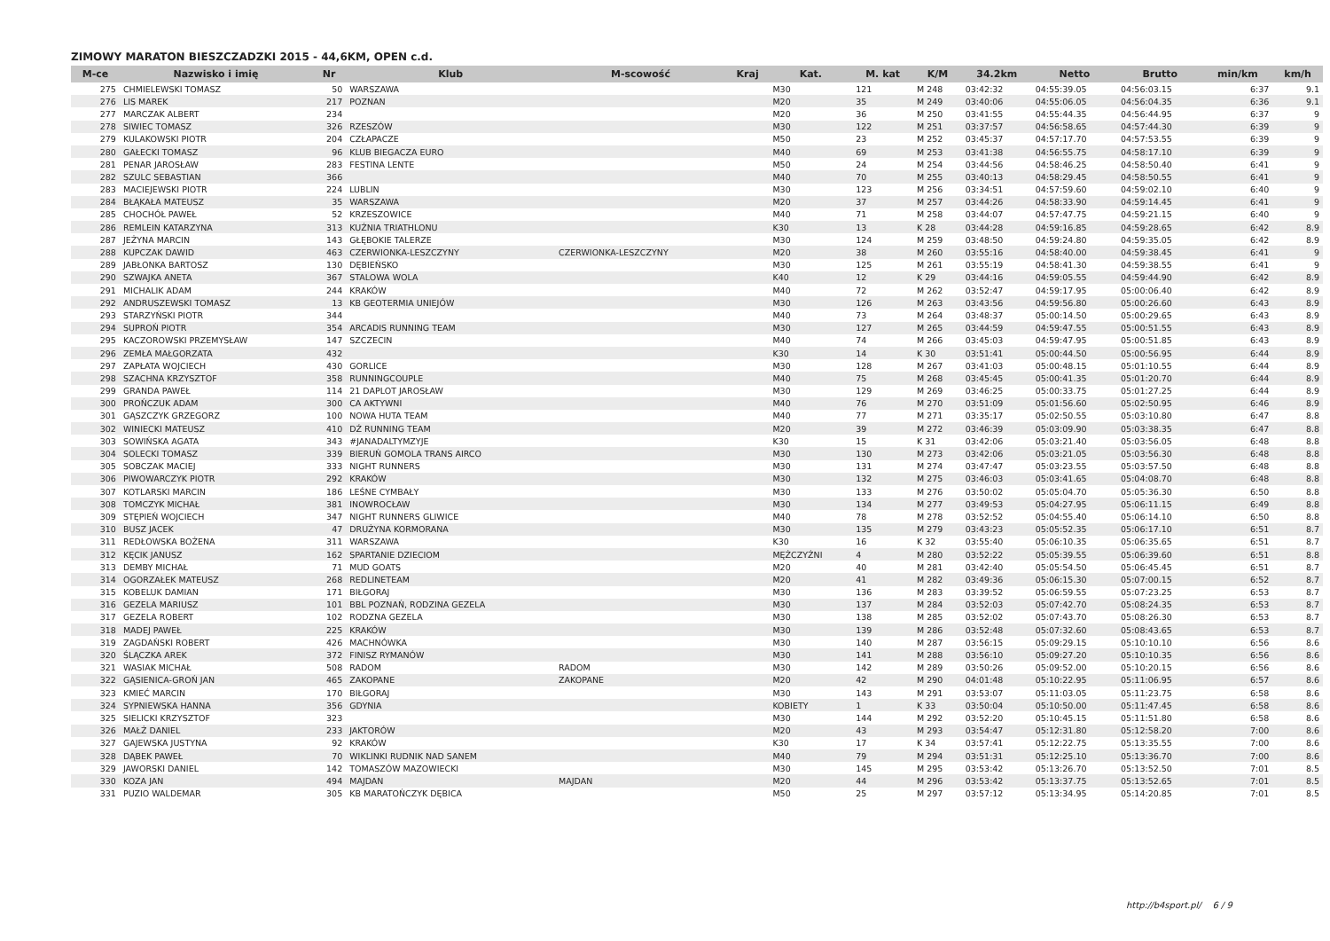ZIMOWY MARATON BIESZCZADZKI 2015 - 44,6KM, OPEN c.d.
| M-ce | Nazwisko i imię | Nr | Klub | M-scowość | Kraj | Kat. | M. kat | K/M | 34.2km | Netto | Brutto | min/km | km/h |
| --- | --- | --- | --- | --- | --- | --- | --- | --- | --- | --- | --- | --- | --- |
| 275 | CHMIELEWSKI TOMASZ | 50 | WARSZAWA | | | M30 | 121 | M 248 | 03:42:32 | 04:55:39.05 | 04:56:03.15 | 6:37 | 9.1 |
| 276 | LIS MAREK | 217 | POZNAN | | | M20 | 35 | M 249 | 03:40:06 | 04:55:06.05 | 04:56:04.35 | 6:36 | 9.1 |
| 277 | MARCZAK ALBERT | 234 | | | | M20 | 36 | M 250 | 03:41:55 | 04:55:44.35 | 04:56:44.95 | 6:37 | 9 |
| 278 | SIWIEC TOMASZ | 326 | RZESZÓW | | | M30 | 122 | M 251 | 03:37:57 | 04:56:58.65 | 04:57:44.30 | 6:39 | 9 |
| 279 | KULAKOWSKI PIOTR | 204 | CZŁAPACZE | | | M50 | 23 | M 252 | 03:45:37 | 04:57:17.70 | 04:57:53.55 | 6:39 | 9 |
| 280 | GAŁECKI TOMASZ | 96 | KLUB BIEGACZA EURO | | | M40 | 69 | M 253 | 03:41:38 | 04:56:55.75 | 04:58:17.10 | 6:39 | 9 |
| 281 | PENAR JAROSŁAW | 283 | FESTINA LENTE | | | M50 | 24 | M 254 | 03:44:56 | 04:58:46.25 | 04:58:50.40 | 6:41 | 9 |
| 282 | SZULC SEBASTIAN | 366 | | | | M40 | 70 | M 255 | 03:40:13 | 04:58:29.45 | 04:58:50.55 | 6:41 | 9 |
| 283 | MACIEJEWSKI PIOTR | 224 | LUBLIN | | | M30 | 123 | M 256 | 03:34:51 | 04:57:59.60 | 04:59:02.10 | 6:40 | 9 |
| 284 | BŁĄKAŁA MATEUSZ | 35 | WARSZAWA | | | M20 | 37 | M 257 | 03:44:26 | 04:58:33.90 | 04:59:14.45 | 6:41 | 9 |
| 285 | CHOCHÓŁ PAWEŁ | 52 | KRZESZOWICE | | | M40 | 71 | M 258 | 03:44:07 | 04:57:47.75 | 04:59:21.15 | 6:40 | 9 |
| 286 | REMLEIN KATARZYNA | 313 | KUŹNIA TRIATHLONU | | | K30 | 13 | K 28 | 03:44:28 | 04:59:16.85 | 04:59:28.65 | 6:42 | 8.9 |
| 287 | JEŻYNA MARCIN | 143 | GŁĘBOKIE TALERZE | | | M30 | 124 | M 259 | 03:48:50 | 04:59:24.80 | 04:59:35.05 | 6:42 | 8.9 |
| 288 | KUPCZAK DAWID | 463 | CZERWIONKA-LESZCZYNY | CZERWIONKA-LESZCZYNY | | M20 | 38 | M 260 | 03:55:16 | 04:58:40.00 | 04:59:38.45 | 6:41 | 9 |
| 289 | JABŁONKA BARTOSZ | 130 | DĘBIEŃSKO | | | M30 | 125 | M 261 | 03:55:19 | 04:58:41.30 | 04:59:38.55 | 6:41 | 9 |
| 290 | SZWAJKA ANETA | 367 | STALOWA WOLA | | | K40 | 12 | K 29 | 03:44:16 | 04:59:05.55 | 04:59:44.90 | 6:42 | 8.9 |
| 291 | MICHALIK ADAM | 244 | KRAKÓW | | | M40 | 72 | M 262 | 03:52:47 | 04:59:17.95 | 05:00:06.40 | 6:42 | 8.9 |
| 292 | ANDRUSZEWSKI TOMASZ | 13 | KB GEOTERMIA UNIEJÓW | | | M30 | 126 | M 263 | 03:43:56 | 04:59:56.80 | 05:00:26.60 | 6:43 | 8.9 |
| 293 | STARZYŃSKI PIOTR | 344 | | | | M40 | 73 | M 264 | 03:48:37 | 05:00:14.50 | 05:00:29.65 | 6:43 | 8.9 |
| 294 | SUPROŃ PIOTR | 354 | ARCADIS RUNNING TEAM | | | M30 | 127 | M 265 | 03:44:59 | 04:59:47.55 | 05:00:51.55 | 6:43 | 8.9 |
| 295 | KACZOROWSKI PRZEMYSŁAW | 147 | SZCZECIN | | | M40 | 74 | M 266 | 03:45:03 | 04:59:47.95 | 05:00:51.85 | 6:43 | 8.9 |
| 296 | ZEMŁA MAŁGORZATA | 432 | | | | K30 | 14 | K 30 | 03:51:41 | 05:00:44.50 | 05:00:56.95 | 6:44 | 8.9 |
| 297 | ZAPŁATA WOJCIECH | 430 | GORLICE | | | M30 | 128 | M 267 | 03:41:03 | 05:00:48.15 | 05:01:10.55 | 6:44 | 8.9 |
| 298 | SZACHNA KRZYSZTOF | 358 | RUNNINGCOUPLE | | | M40 | 75 | M 268 | 03:45:45 | 05:00:41.35 | 05:01:20.70 | 6:44 | 8.9 |
| 299 | GRANDA PAWEŁ | 114 | 21 DAPLOT JAROSŁAW | | | M30 | 129 | M 269 | 03:46:25 | 05:00:33.75 | 05:01:27.25 | 6:44 | 8.9 |
| 300 | PROŃCZUK ADAM | 300 | CA AKTYWNI | | | M40 | 76 | M 270 | 03:51:09 | 05:01:56.60 | 05:02:50.95 | 6:46 | 8.9 |
| 301 | GĄSZCZYK GRZEGORZ | 100 | NOWA HUTA TEAM | | | M40 | 77 | M 271 | 03:35:17 | 05:02:50.55 | 05:03:10.80 | 6:47 | 8.8 |
| 302 | WINIECKI MATEUSZ | 410 | DŹ RUNNING TEAM | | | M20 | 39 | M 272 | 03:46:39 | 05:03:09.90 | 05:03:38.35 | 6:47 | 8.8 |
| 303 | SOWIŃSKA AGATA | 343 | #JANADALTYMZYJE | | | K30 | 15 | K 31 | 03:42:06 | 05:03:21.40 | 05:03:56.05 | 6:48 | 8.8 |
| 304 | SOLECKI TOMASZ | 339 | BIERUŃ GOMOLA TRANS AIRCO | | | M30 | 130 | M 273 | 03:42:06 | 05:03:21.05 | 05:03:56.30 | 6:48 | 8.8 |
| 305 | SOBCZAK MACIEJ | 333 | NIGHT RUNNERS | | | M30 | 131 | M 274 | 03:47:47 | 05:03:23.55 | 05:03:57.50 | 6:48 | 8.8 |
| 306 | PIWOWARCZYK PIOTR | 292 | KRAKÓW | | | M30 | 132 | M 275 | 03:46:03 | 05:03:41.65 | 05:04:08.70 | 6:48 | 8.8 |
| 307 | KOTLARSKI MARCIN | 186 | LEŚNE CYMBAŁY | | | M30 | 133 | M 276 | 03:50:02 | 05:05:04.70 | 05:05:36.30 | 6:50 | 8.8 |
| 308 | TOMCZYK MICHAŁ | 381 | INOWROCŁAW | | | M30 | 134 | M 277 | 03:49:53 | 05:04:27.95 | 05:06:11.15 | 6:49 | 8.8 |
| 309 | STĘPIEŃ WOJCIECH | 347 | NIGHT RUNNERS GLIWICE | | | M40 | 78 | M 278 | 03:52:52 | 05:04:55.40 | 05:06:14.10 | 6:50 | 8.8 |
| 310 | BUSZ JACEK | 47 | DRUŻYNA KORMORANA | | | M30 | 135 | M 279 | 03:43:23 | 05:05:52.35 | 05:06:17.10 | 6:51 | 8.7 |
| 311 | REDŁOWSKA BOŻENA | 311 | WARSZAWA | | | K30 | 16 | K 32 | 03:55:40 | 05:06:10.35 | 05:06:35.65 | 6:51 | 8.7 |
| 312 | KĘCIK JANUSZ | 162 | SPARTANIE DZIECIOM | | | MĘŻCZYŹNI | 4 | M 280 | 03:52:22 | 05:05:39.55 | 05:06:39.60 | 6:51 | 8.8 |
| 313 | DEMBY MICHAŁ | 71 | MUD GOATS | | | M20 | 40 | M 281 | 03:42:40 | 05:05:54.50 | 05:06:45.45 | 6:51 | 8.7 |
| 314 | OGORZAŁEK MATEUSZ | 268 | REDLINETEAM | | | M20 | 41 | M 282 | 03:49:36 | 05:06:15.30 | 05:07:00.15 | 6:52 | 8.7 |
| 315 | KOBELUK DAMIAN | 171 | BIŁGORAJ | | | M30 | 136 | M 283 | 03:39:52 | 05:06:59.55 | 05:07:23.25 | 6:53 | 8.7 |
| 316 | GEZELA MARIUSZ | 101 | BBL POZNAŃ, RODZINA GEZELA | | | M30 | 137 | M 284 | 03:52:03 | 05:07:42.70 | 05:08:24.35 | 6:53 | 8.7 |
| 317 | GEZELA ROBERT | 102 | RODZNA GEZELA | | | M30 | 138 | M 285 | 03:52:02 | 05:07:43.70 | 05:08:26.30 | 6:53 | 8.7 |
| 318 | MADEJ PAWEŁ | 225 | KRAKÓW | | | M30 | 139 | M 286 | 03:52:48 | 05:07:32.60 | 05:08:43.65 | 6:53 | 8.7 |
| 319 | ZAGDAŃSKI ROBERT | 426 | MACHNÓWKA | | | M30 | 140 | M 287 | 03:56:15 | 05:09:29.15 | 05:10:10.10 | 6:56 | 8.6 |
| 320 | ŚLĄCZKA AREK | 372 | FINISZ RYMANÓW | | | M30 | 141 | M 288 | 03:56:10 | 05:09:27.20 | 05:10:10.35 | 6:56 | 8.6 |
| 321 | WASIAK MICHAŁ | 508 | RADOM | RADOM | | M30 | 142 | M 289 | 03:50:26 | 05:09:52.00 | 05:10:20.15 | 6:56 | 8.6 |
| 322 | GĄSIENICA-GROŃ JAN | 465 | ZAKOPANE | ZAKOPANE | | M20 | 42 | M 290 | 04:01:48 | 05:10:22.95 | 05:11:06.95 | 6:57 | 8.6 |
| 323 | KMIEĆ MARCIN | 170 | BIŁGORAJ | | | M30 | 143 | M 291 | 03:53:07 | 05:11:03.05 | 05:11:23.75 | 6:58 | 8.6 |
| 324 | SYPNIEWSKA HANNA | 356 | GDYNIA | | | KOBIETY | 1 | K 33 | 03:50:04 | 05:10:50.00 | 05:11:47.45 | 6:58 | 8.6 |
| 325 | SIELICKI KRZYSZTOF | 323 | | | | M30 | 144 | M 292 | 03:52:20 | 05:10:45.15 | 05:11:51.80 | 6:58 | 8.6 |
| 326 | MAŁŻ DANIEL | 233 | JAKTORÓW | | | M20 | 43 | M 293 | 03:54:47 | 05:12:31.80 | 05:12:58.20 | 7:00 | 8.6 |
| 327 | GAJEWSKA JUSTYNA | 92 | KRAKÓW | | | K30 | 17 | K 34 | 03:57:41 | 05:12:22.75 | 05:13:35.55 | 7:00 | 8.6 |
| 328 | DĄBEK PAWEŁ | 70 | WIKLINKI RUDNIK NAD SANEM | | | M40 | 79 | M 294 | 03:51:31 | 05:12:25.10 | 05:13:36.70 | 7:00 | 8.6 |
| 329 | JAWORSKI DANIEL | 142 | TOMASZÓW MAZOWIECKI | | | M30 | 145 | M 295 | 03:53:42 | 05:13:26.70 | 05:13:52.50 | 7:01 | 8.5 |
| 330 | KOZA JAN | 494 | MAJDAN | MAJDAN | | M20 | 44 | M 296 | 03:53:42 | 05:13:37.75 | 05:13:52.65 | 7:01 | 8.5 |
| 331 | PUZIO WALDEMAR | 305 | KB MARATOŃCZYK DĘBICA | | | M50 | 25 | M 297 | 03:57:12 | 05:13:34.95 | 05:14:20.85 | 7:01 | 8.5 |
http://b4sport.pl/ 6 / 9